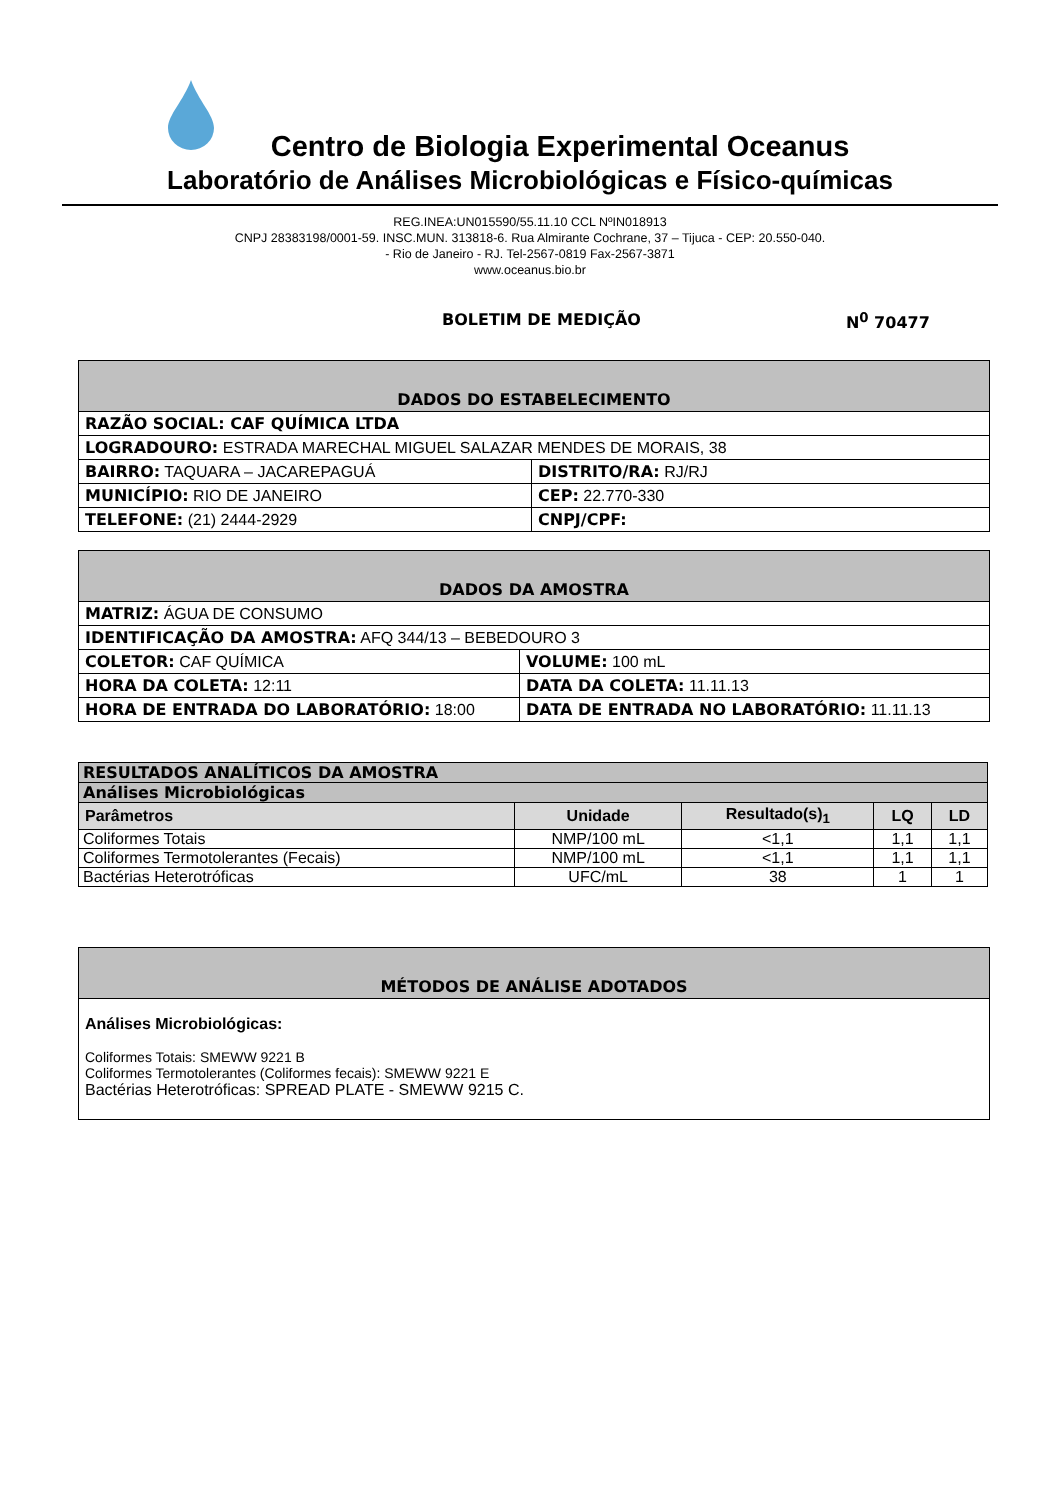Centro de Biologia Experimental Oceanus
Laboratório de Análises Microbiológicas e Físico-químicas
REG.INEA:UN015590/55.11.10 CCL NºIN018913
CNPJ 28383198/0001-59. INSC.MUN. 313818-6. Rua Almirante Cochrane, 37 – Tijuca - CEP: 20.550-040.
- Rio de Janeiro - RJ. Tel-2567-0819 Fax-2567-3871
www.oceanus.bio.br
BOLETIM DE MEDIÇÃO N<sup>0</sup> 70477
| DADOS DO ESTABELECIMENTO | |
| RAZÃO SOCIAL: CAF QUÍMICA LTDA | |
| LOGRADOURO: ESTRADA MARECHAL MIGUEL SALAZAR MENDES DE MORAIS, 38 | |
| BAIRRO: TAQUARA – JACAREPAGUÁ | DISTRITO/RA: RJ/RJ |
| MUNICÍPIO: RIO DE JANEIRO | CEP: 22.770-330 |
| TELEFONE: (21) 2444-2929 | CNPJ/CPF: |
| DADOS DA AMOSTRA | |
| MATRIZ: ÁGUA DE CONSUMO | |
| IDENTIFICAÇÃO DA AMOSTRA: AFQ 344/13 – BEBEDOURO 3 | |
| COLETOR: CAF QUÍMICA | VOLUME: 100 mL |
| HORA DA COLETA: 12:11 | DATA DA COLETA: 11.11.13 |
| HORA DE ENTRADA DO LABORATÓRIO: 18:00 | DATA DE ENTRADA NO LABORATÓRIO: 11.11.13 |
| RESULTADOS ANALÍTICOS DA AMOSTRA | | | | |
| Análises Microbiológicas | | | | |
| Parâmetros | Unidade | Resultado(s)<sub>1</sub> | LQ | LD |
| Coliformes Totais | NMP/100 mL | <1,1 | 1,1 | 1,1 |
| Coliformes Termotolerantes (Fecais) | NMP/100 mL | <1,1 | 1,1 | 1,1 |
| Bactérias Heterotróficas | UFC/mL | 38 | 1 | 1 |
| MÉTODOS DE ANÁLISE ADOTADOS |
| Análises Microbiológicas: Coliformes Totais: SMEWW 9221 B Coliformes Termotolerantes (Coliformes fecais): SMEWW 9221 E Bactérias Heterotróficas: SPREAD PLATE - SMEWW 9215 C. |